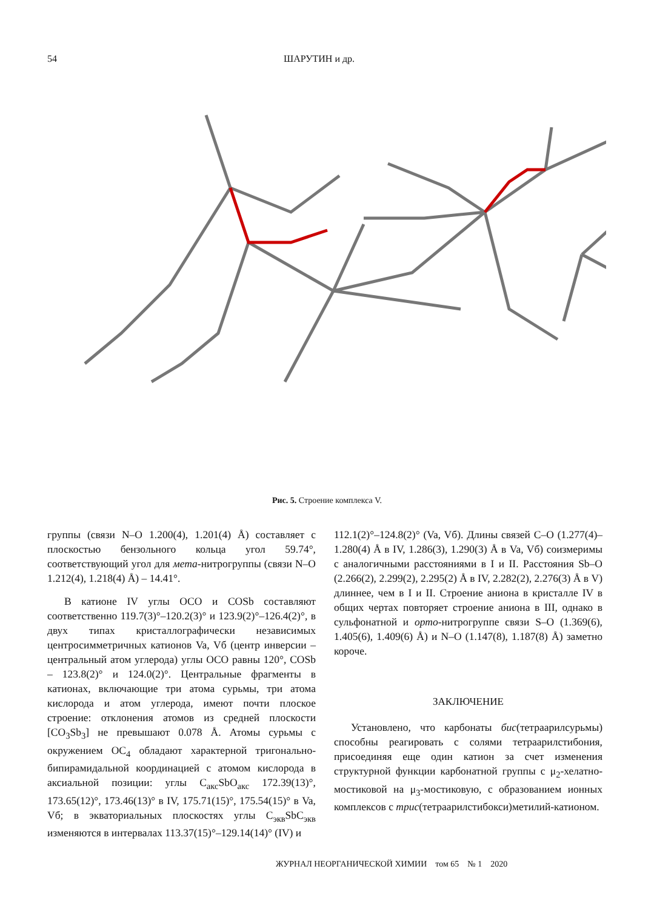54 ШАРУТИН и др.
Рис. 5. Строение комплекса V.
группы (связи N–O 1.200(4), 1.201(4) Å) составляет с плоскостью бензольного кольца угол 59.74°, соответствующий угол для мета-нитрогруппы (связи N–O 1.212(4), 1.218(4) Å) – 14.41°.
В катионе IV углы OCO и COSb составляют соответственно 119.7(3)°–120.2(3)° и 123.9(2)°–126.4(2)°, в двух типах кристаллографически независимых центросимметричных катионов Va, Vб (центр инверсии – центральный атом углерода) углы OCO равны 120°, COSb – 123.8(2)° и 124.0(2)°. Центральные фрагменты в катионах, включающие три атома сурьмы, три атома кислорода и атом углерода, имеют почти плоское строение: отклонения атомов из средней плоскости [CO<sub>3</sub>Sb<sub>3</sub>] не превышают 0.078 Å. Атомы сурьмы с окружением OC<sub>4</sub> обладают характерной тригонально-бипирамидальной координацией с атомом кислорода в аксиальной позиции: углы C<sub>акс</sub>SbO<sub>акс</sub> 172.39(13)°, 173.65(12)°, 173.46(13)° в IV, 175.71(15)°, 175.54(15)° в Va, Vб; в экваториальных плоскостях углы C<sub>экв</sub>SbC<sub>экв</sub> изменяются в интервалах 113.37(15)°–129.14(14)° (IV) и
112.1(2)°–124.8(2)° (Va, Vб). Длины связей C–O (1.277(4)–1.280(4) Å в IV, 1.286(3), 1.290(3) Å в Va, Vб) соизмеримы с аналогичными расстояниями в I и II. Расстояния Sb–O (2.266(2), 2.299(2), 2.295(2) Å в IV, 2.282(2), 2.276(3) Å в V) длиннее, чем в I и II. Строение аниона в кристалле IV в общих чертах повторяет строение аниона в III, однако в сульфонатной и орто-нитрогруппе связи S–O (1.369(6), 1.405(6), 1.409(6) Å) и N–O (1.147(8), 1.187(8) Å) заметно короче.
ЗАКЛЮЧЕНИЕ
Установлено, что карбонаты бис(тетраарилсурьмы) способны реагировать с солями тетраарилстибония, присоединяя еще один катион за счет изменения структурной функции карбонатной группы с μ<sub>2</sub>-хелатно-мостиковой на μ<sub>3</sub>-мостиковую, с образованием ионных комплексов с трис(тетраарилстибокси)метилий-катионом.
ЖУРНАЛ НЕОРГАНИЧЕСКОЙ ХИМИИ том 65 № 1 2020